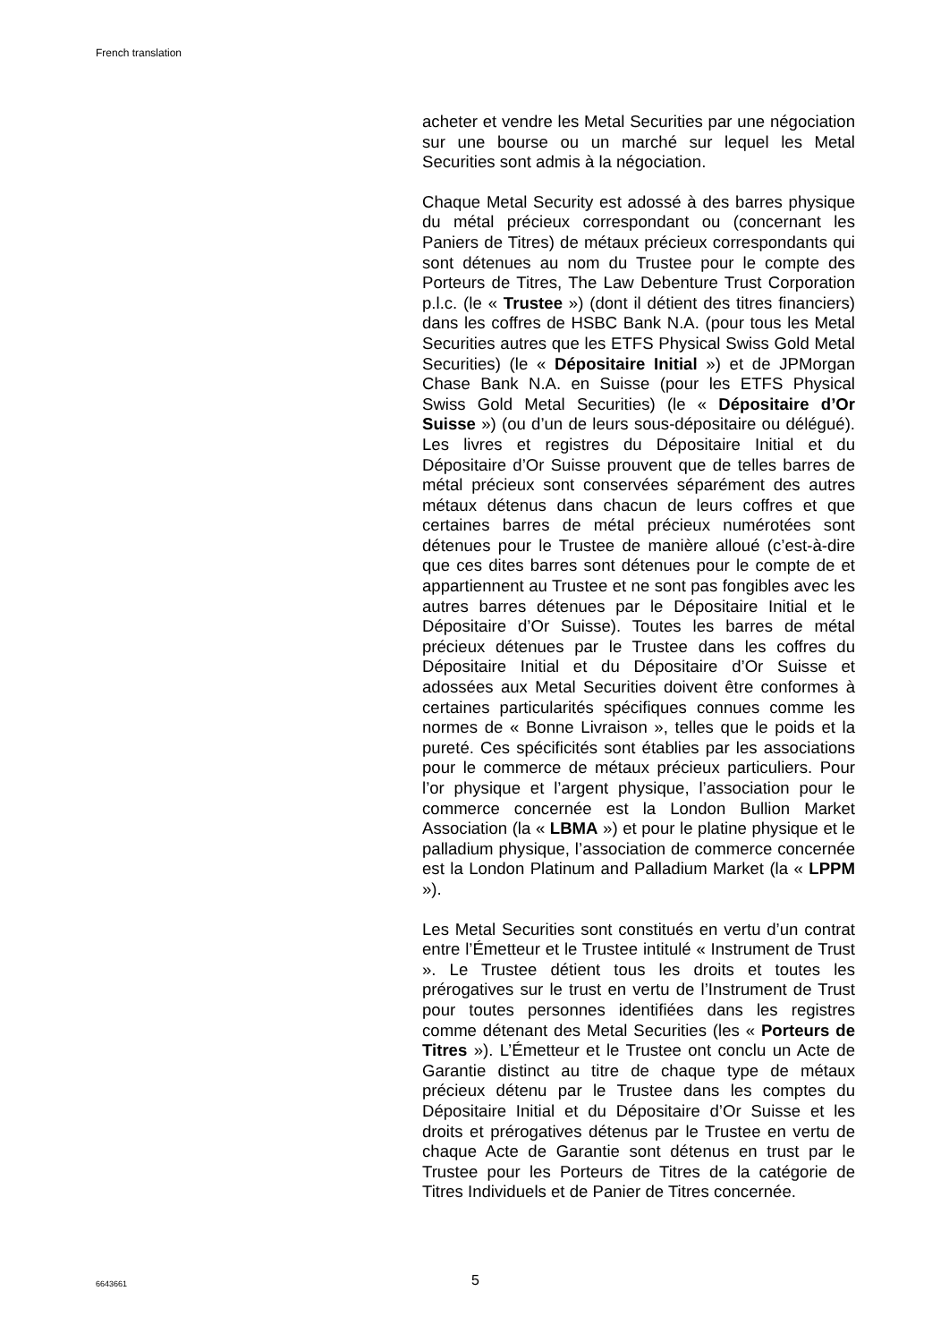French translation
acheter et vendre les Metal Securities par une négociation sur une bourse ou un marché sur lequel les Metal Securities sont admis à la négociation.
Chaque Metal Security est adossé à des barres physique du métal précieux correspondant ou (concernant les Paniers de Titres) de métaux précieux correspondants qui sont détenues au nom du Trustee pour le compte des Porteurs de Titres, The Law Debenture Trust Corporation p.l.c. (le « Trustee ») (dont il détient des titres financiers) dans les coffres de HSBC Bank N.A. (pour tous les Metal Securities autres que les ETFS Physical Swiss Gold Metal Securities) (le « Dépositaire Initial ») et de JPMorgan Chase Bank N.A. en Suisse (pour les ETFS Physical Swiss Gold Metal Securities) (le « Dépositaire d’Or Suisse ») (ou d’un de leurs sous-dépositaire ou délégué). Les livres et registres du Dépositaire Initial et du Dépositaire d’Or Suisse prouvent que de telles barres de métal précieux sont conservées séparément des autres métaux détenus dans chacun de leurs coffres et que certaines barres de métal précieux numérotées sont détenues pour le Trustee de manière alloué (c’est-à-dire que ces dites barres sont détenues pour le compte de et appartiennent au Trustee et ne sont pas fongibles avec les autres barres détenues par le Dépositaire Initial et le Dépositaire d’Or Suisse). Toutes les barres de métal précieux détenues par le Trustee dans les coffres du Dépositaire Initial et du Dépositaire d’Or Suisse et adossées aux Metal Securities doivent être conformes à certaines particularités spécifiques connues comme les normes de « Bonne Livraison », telles que le poids et la pureté. Ces spécificités sont établies par les associations pour le commerce de métaux précieux particuliers. Pour l’or physique et l’argent physique, l’association pour le commerce concernée est la London Bullion Market Association (la « LBMA ») et pour le platine physique et le palladium physique, l’association de commerce concernée est la London Platinum and Palladium Market (la « LPPM »).
Les Metal Securities sont constitués en vertu d’un contrat entre l’Émetteur et le Trustee intitulé « Instrument de Trust ». Le Trustee détient tous les droits et toutes les prérogatives sur le trust en vertu de l’Instrument de Trust pour toutes personnes identifiées dans les registres comme détenant des Metal Securities (les « Porteurs de Titres »). L’Émetteur et le Trustee ont conclu un Acte de Garantie distinct au titre de chaque type de métaux précieux détenu par le Trustee dans les comptes du Dépositaire Initial et du Dépositaire d’Or Suisse et les droits et prérogatives détenus par le Trustee en vertu de chaque Acte de Garantie sont détenus en trust par le Trustee pour les Porteurs de Titres de la catégorie de Titres Individuels et de Panier de Titres concernée.
6643661 5